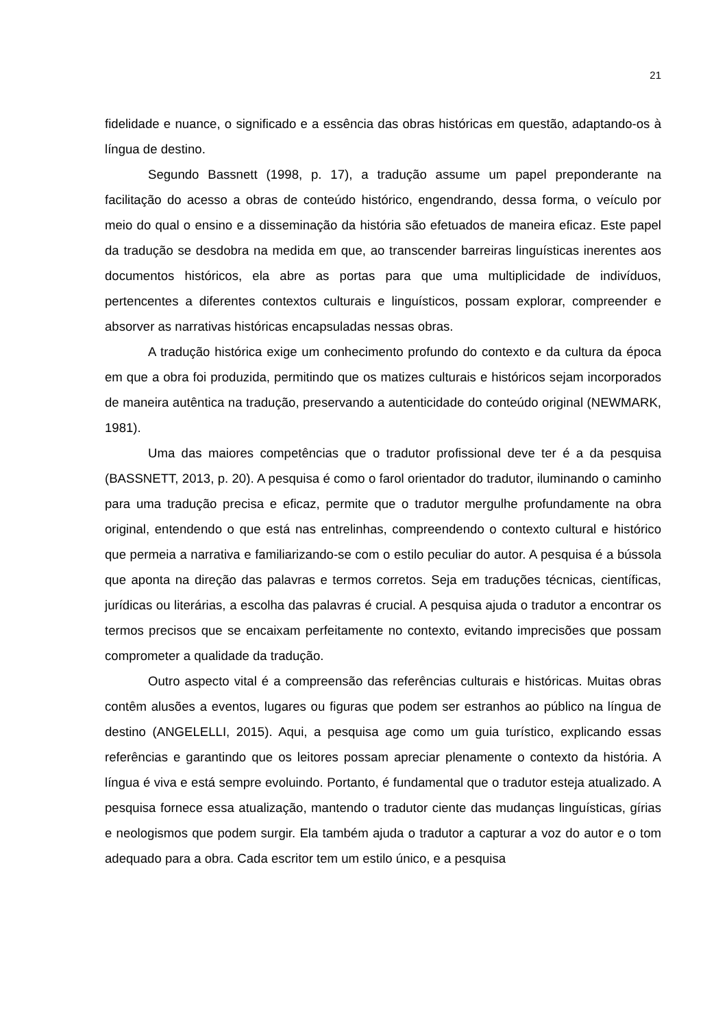21
fidelidade e nuance, o significado e a essência das obras históricas em questão, adaptando-os à língua de destino.
Segundo Bassnett (1998, p. 17), a tradução assume um papel preponderante na facilitação do acesso a obras de conteúdo histórico, engendrando, dessa forma, o veículo por meio do qual o ensino e a disseminação da história são efetuados de maneira eficaz. Este papel da tradução se desdobra na medida em que, ao transcender barreiras linguísticas inerentes aos documentos históricos, ela abre as portas para que uma multiplicidade de indivíduos, pertencentes a diferentes contextos culturais e linguísticos, possam explorar, compreender e absorver as narrativas históricas encapsuladas nessas obras.
A tradução histórica exige um conhecimento profundo do contexto e da cultura da época em que a obra foi produzida, permitindo que os matizes culturais e históricos sejam incorporados de maneira autêntica na tradução, preservando a autenticidade do conteúdo original (NEWMARK, 1981).
Uma das maiores competências que o tradutor profissional deve ter é a da pesquisa (BASSNETT, 2013, p. 20). A pesquisa é como o farol orientador do tradutor, iluminando o caminho para uma tradução precisa e eficaz, permite que o tradutor mergulhe profundamente na obra original, entendendo o que está nas entrelinhas, compreendendo o contexto cultural e histórico que permeia a narrativa e familiarizando-se com o estilo peculiar do autor. A pesquisa é a bússola que aponta na direção das palavras e termos corretos. Seja em traduções técnicas, científicas, jurídicas ou literárias, a escolha das palavras é crucial. A pesquisa ajuda o tradutor a encontrar os termos precisos que se encaixam perfeitamente no contexto, evitando imprecisões que possam comprometer a qualidade da tradução.
Outro aspecto vital é a compreensão das referências culturais e históricas. Muitas obras contêm alusões a eventos, lugares ou figuras que podem ser estranhos ao público na língua de destino (ANGELELLI, 2015). Aqui, a pesquisa age como um guia turístico, explicando essas referências e garantindo que os leitores possam apreciar plenamente o contexto da história. A língua é viva e está sempre evoluindo. Portanto, é fundamental que o tradutor esteja atualizado. A pesquisa fornece essa atualização, mantendo o tradutor ciente das mudanças linguísticas, gírias e neologismos que podem surgir. Ela também ajuda o tradutor a capturar a voz do autor e o tom adequado para a obra. Cada escritor tem um estilo único, e a pesquisa